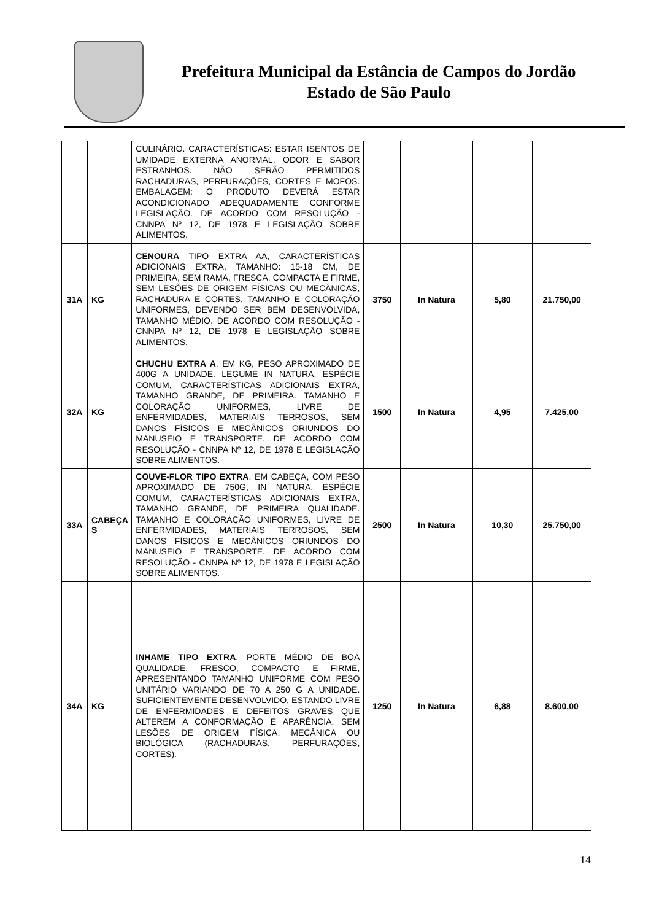Prefeitura Municipal da Estância de Campos do Jordão
Estado de São Paulo
| | | CULINÁRIO. CARACTERÍSTICAS: ESTAR ISENTOS DE UMIDADE EXTERNA ANORMAL, ODOR E SABOR ESTRANHOS. NÃO SERÃO PERMITIDOS RACHADURAS, PERFURAÇÕES, CORTES E MOFOS. EMBALAGEM: O PRODUTO DEVERÁ ESTAR ACONDICIONADO ADEQUADAMENTE CONFORME LEGISLAÇÃO. DE ACORDO COM RESOLUÇÃO - CNNPA Nº 12, DE 1978 E LEGISLAÇÃO SOBRE ALIMENTOS. | | | | |
| 31A | KG | CENOURA TIPO EXTRA AA, CARACTERÍSTICAS ADICIONAIS EXTRA, TAMANHO: 15-18 CM, DE PRIMEIRA, SEM RAMA, FRESCA, COMPACTA E FIRME, SEM LESÕES DE ORIGEM FÍSICAS OU MECÂNICAS, RACHADURA E CORTES, TAMANHO E COLORAÇÃO UNIFORMES, DEVENDO SER BEM DESENVOLVIDA, TAMANHO MÉDIO. DE ACORDO COM RESOLUÇÃO - CNNPA Nº 12, DE 1978 E LEGISLAÇÃO SOBRE ALIMENTOS. | 3750 | In Natura | 5,80 | 21.750,00 |
| 32A | KG | CHUCHU EXTRA A , EM KG, PESO APROXIMADO DE 400G A UNIDADE. LEGUME IN NATURA, ESPÉCIE COMUM, CARACTERÍSTICAS ADICIONAIS EXTRA, TAMANHO GRANDE, DE PRIMEIRA. TAMANHO E COLORAÇÃO UNIFORMES, LIVRE DE ENFERMIDADES, MATERIAIS TERROSOS, SEM DANOS FÍSICOS E MECÂNICOS ORIUNDOS DO MANUSEIO E TRANSPORTE. DE ACORDO COM RESOLUÇÃO - CNNPA Nº 12, DE 1978 E LEGISLAÇÃO SOBRE ALIMENTOS. | 1500 | In Natura | 4,95 | 7.425,00 |
| 33A | CABEÇA S | COUVE-FLOR TIPO EXTRA , EM CABEÇA, COM PESO APROXIMADO DE 750G, IN NATURA, ESPÉCIE COMUM, CARACTERÍSTICAS ADICIONAIS EXTRA, TAMANHO GRANDE, DE PRIMEIRA QUALIDADE. TAMANHO E COLORAÇÃO UNIFORMES, LIVRE DE ENFERMIDADES, MATERIAIS TERROSOS, SEM DANOS FÍSICOS E MECÂNICOS ORIUNDOS DO MANUSEIO E TRANSPORTE. DE ACORDO COM RESOLUÇÃO - CNNPA Nº 12, DE 1978 E LEGISLAÇÃO SOBRE ALIMENTOS. | 2500 | In Natura | 10,30 | 25.750,00 |
| 34A | KG | INHAME TIPO EXTRA , PORTE MÉDIO DE BOA QUALIDADE, FRESCO, COMPACTO E FIRME, APRESENTANDO TAMANHO UNIFORME COM PESO UNITÁRIO VARIANDO DE 70 A 250 G A UNIDADE. SUFICIENTEMENTE DESENVOLVIDO, ESTANDO LIVRE DE ENFERMIDADES E DEFEITOS GRAVES QUE ALTEREM A CONFORMAÇÃO E APARÊNCIA, SEM LESÕES DE ORIGEM FÍSICA, MECÂNICA OU BIOLÓGICA (RACHADURAS, PERFURAÇÕES, CORTES). | 1250 | In Natura | 6,88 | 8.600,00 |
14